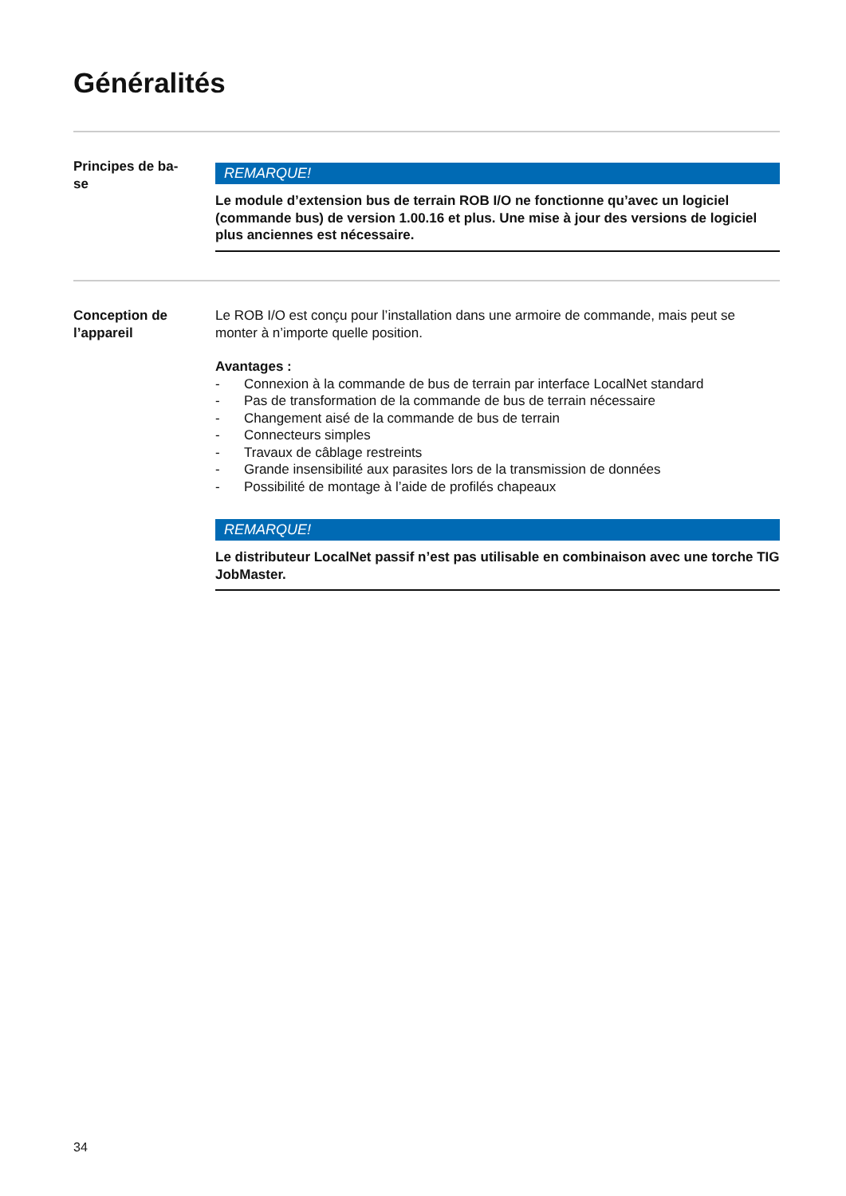Généralités
Principes de ba-
se
REMARQUE!
Le module d’extension bus de terrain ROB I/O ne fonctionne qu’avec un logiciel (commande bus) de version 1.00.16 et plus. Une mise à jour des versions de logiciel plus anciennes est nécessaire.
Conception de
l’appareil
Le ROB I/O est conçu pour l’installation dans une armoire de commande, mais peut se monter à n’importe quelle position.
Avantages :
- Connexion à la commande de bus de terrain par interface LocalNet standard
- Pas de transformation de la commande de bus de terrain nécessaire
- Changement aisé de la commande de bus de terrain
- Connecteurs simples
- Travaux de câblage restreints
- Grande insensibilité aux parasites lors de la transmission de données
- Possibilité de montage à l’aide de profilés chapeaux
REMARQUE!
Le distributeur LocalNet passif n’est pas utilisable en combinaison avec une torche TIG JobMaster.
34